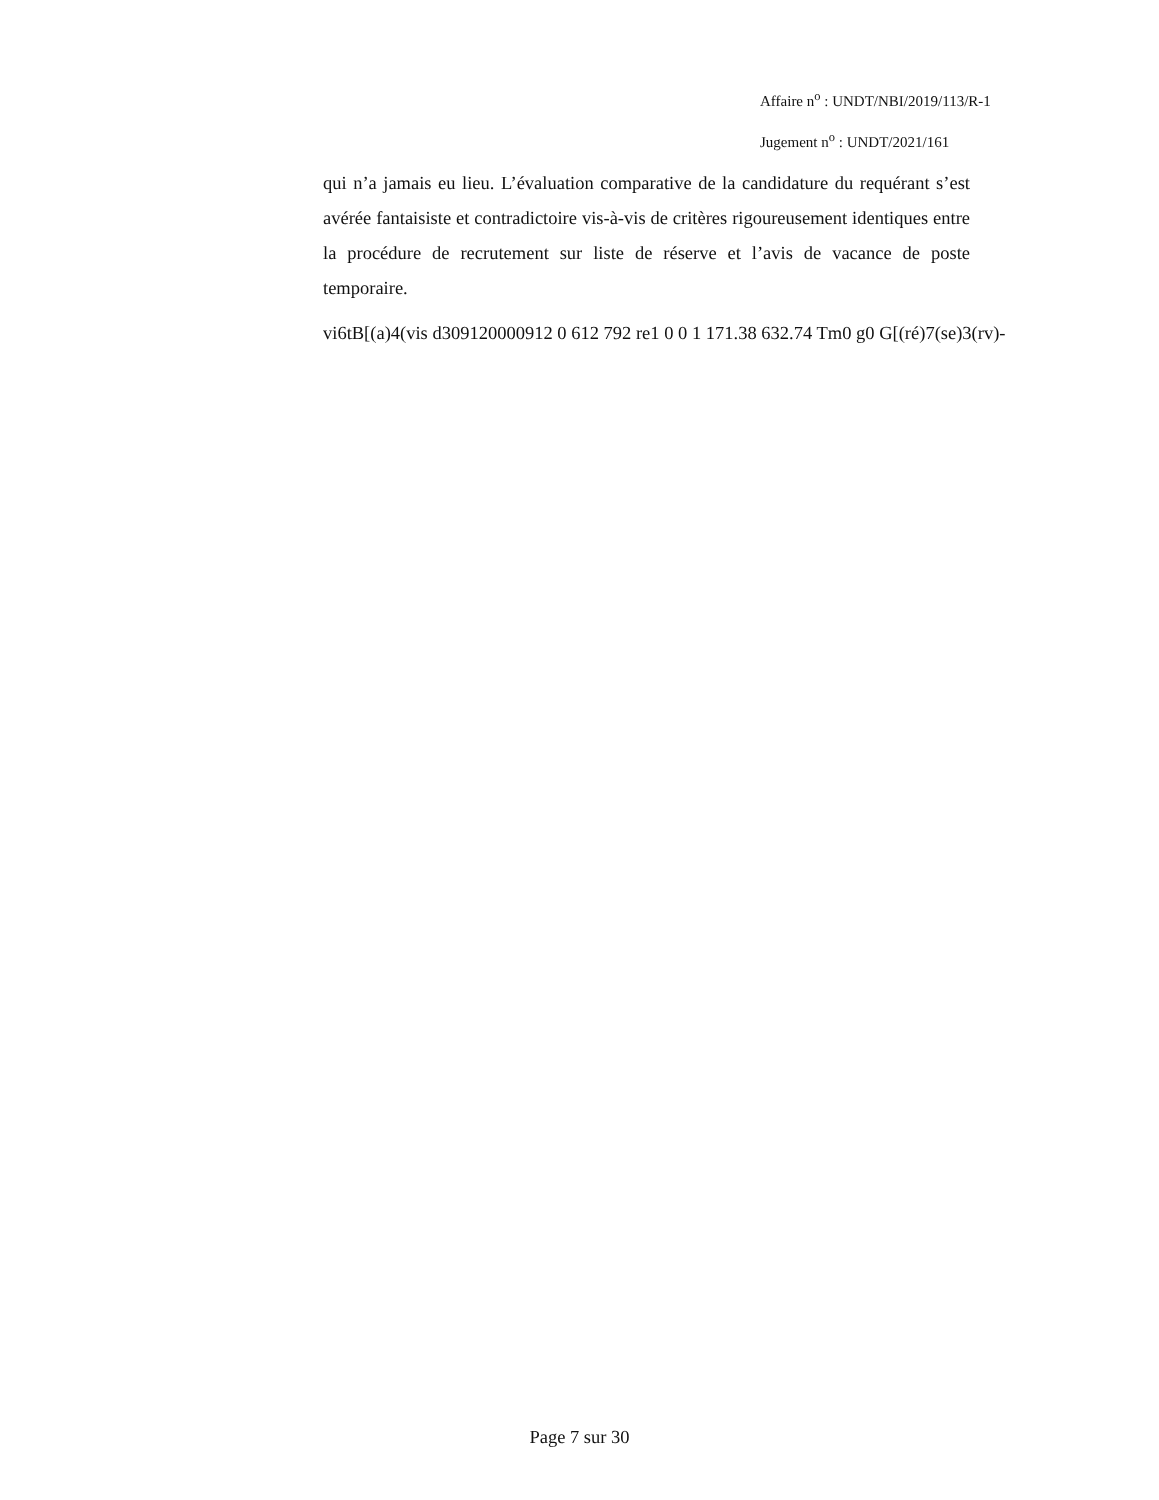Affaire n<sup>o</sup> : UNDT/NBI/2019/113/R-1
Jugement n<sup>o</sup> : UNDT/2021/161
qui n’a jamais eu lieu. L’évaluation comparative de la candidature du requérant s’est avérée fantaisiste et contradictoire vis-à-vis de critères rigoureusement identiques entre la procédure de recrutement sur liste de réserve et l’avis de vacance de poste temporaire.
vi6tB[(a)4(vis d309120000912 0 612 792 re1 0 0 1 171.38 632.74 Tm0 g0 G[(ré)7(se)3(rv)-
Page 7 sur 30